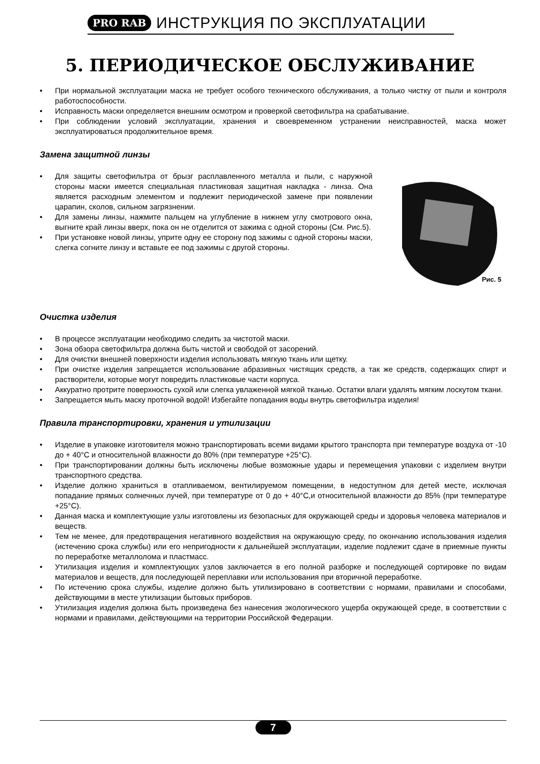PRO RAB ИНСТРУКЦИЯ ПО ЭКСПЛУАТАЦИИ
5. ПЕРИОДИЧЕСКОЕ ОБСЛУЖИВАНИЕ
• При нормальной эксплуатации маска не требует особого технического обслуживания, а только чистку от пыли и контроля работоспособности.
• Исправность маски определяется внешним осмотром и проверкой светофильтра на срабатывание.
• При соблюдении условий эксплуатации, хранения и своевременном устранении неисправностей, маска может эксплуатироваться продолжительное время.
Замена защитной линзы
• Для защиты светофильтра от брызг расплавленного металла и пыли, с наружной стороны маски имеется специальная пластиковая защитная накладка - линза. Она является расходным элементом и подлежит периодической замене при появлении царапин, сколов, сильном загрязнении.
• Для замены линзы, нажмите пальцем на углубление в нижнем углу смотрового окна, выгните край линзы вверх, пока он не отделится от зажима с одной стороны (См. Рис.5).
• При установке новой линзы, уприте одну ее сторону под зажимы с одной стороны маски, слегка согните линзу и вставьте ее под зажимы с другой стороны.
Рис. 5
Очистка изделия
• В процессе эксплуатации необходимо следить за чистотой маски.
• Зона обзора светофильтра должна быть чистой и свободой от засорений.
• Для очистки внешней поверхности изделия использовать мягкую ткань или щетку.
• При очистке изделия запрещается использование абразивных чистящих средств, а так же средств, содержащих спирт и растворители, которые могут повредить пластиковые части корпуса.
• Аккуратно протрите поверхность сухой или слегка увлаженной мягкой тканью. Остатки влаги удалять мягким лоскутом ткани.
• Запрещается мыть маску проточной водой! Избегайте попадания воды внутрь светофильтра изделия!
Правила транспортировки, хранения и утилизации
• Изделие в упаковке изготовителя можно транспортировать всеми видами крытого транспорта при температуре воздуха от -10 до + 40°С и относительной влажности до 80% (при температуре +25°С).
• При транспортировании должны быть исключены любые возможные удары и перемещения упаковки с изделием внутри транспортного средства.
• Изделие должно храниться в отапливаемом, вентилируемом помещении, в недоступном для детей месте, исключая попадание прямых солнечных лучей, при температуре от 0 до + 40°С,и относительной влажности до 85% (при температуре +25°С).
• Данная маска и комплектующие узлы изготовлены из безопасных для окружающей среды и здоровья человека материалов и веществ.
• Тем не менее, для предотвращения негативного воздействия на окружающую среду, по окончанию использования изделия (истечению срока службы) или его непригодности к дальнейшей эксплуатации, изделие подлежит сдаче в приемные пункты по переработке металлолома и пластмасс.
• Утилизация изделия и комплектующих узлов заключается в его полной разборке и последующей сортировке по видам материалов и веществ, для последующей переплавки или использования при вторичной переработке.
• По истечению срока службы, изделие должно быть утилизировано в соответствии с нормами, правилами и способами, действующими в месте утилизации бытовых приборов.
• Утилизация изделия должна быть произведена без нанесения экологического ущерба окружающей среде, в соответствии с нормами и правилами, действующими на территории Российской Федерации.
7